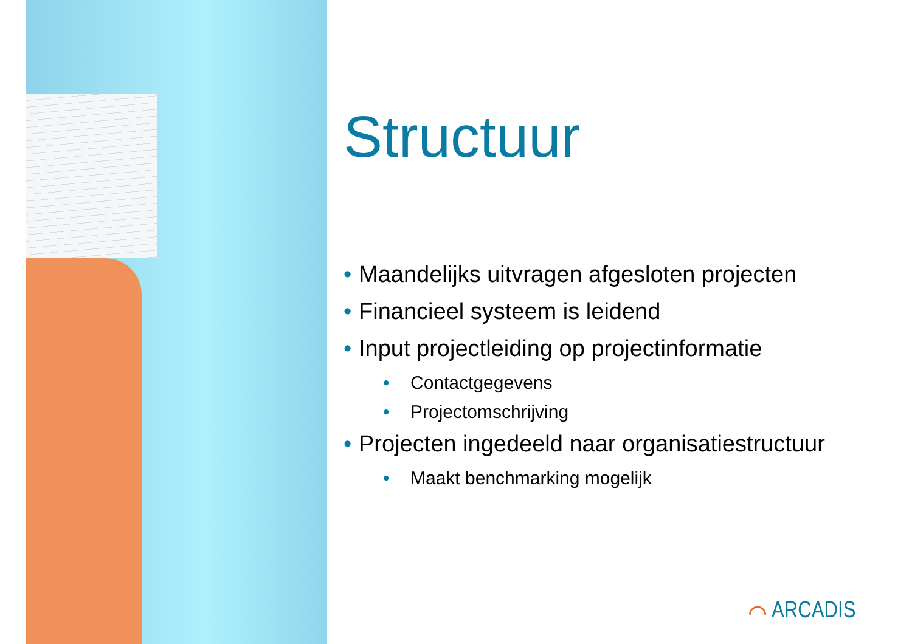Structuur
• Maandelijks uitvragen afgesloten projecten
• Financieel systeem is leidend
• Input projectleiding op projectinformatie
• Contactgegevens
• Projectomschrijving
• Projecten ingedeeld naar organisatiestructuur
• Maakt benchmarking mogelijk
⌒ ARCADIS